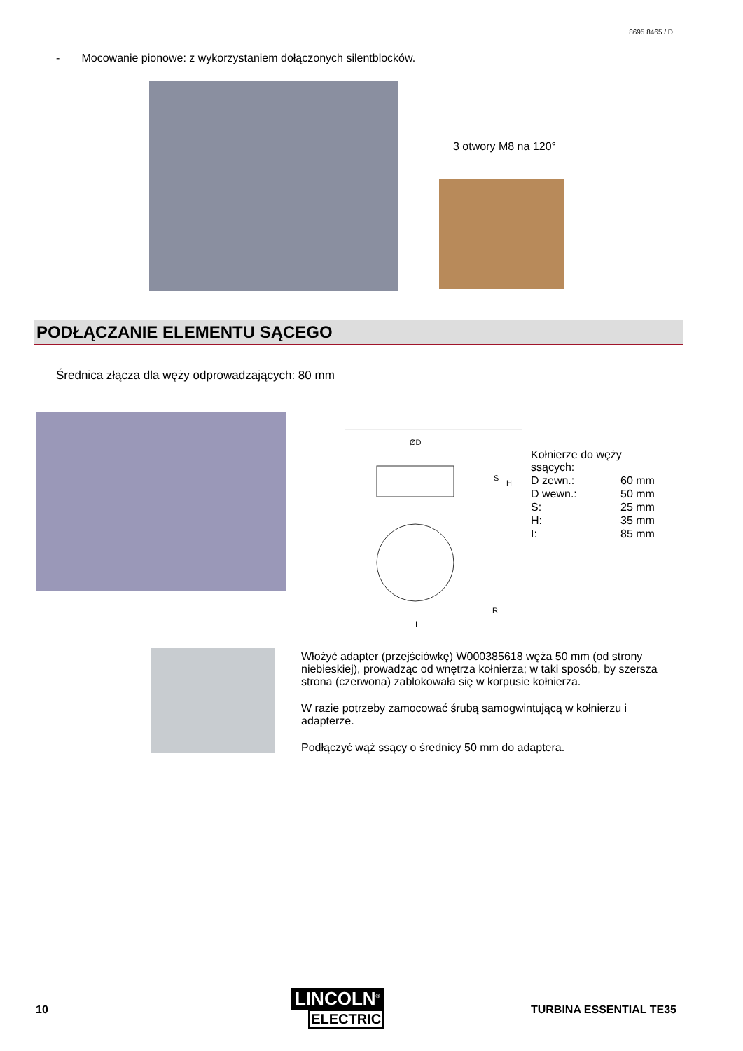8695 8465 / D
- Mocowanie pionowe: z wykorzystaniem dołączonych silentblocków.
3 otwory M8 na 120°
PODŁĄCZANIE ELEMENTU SĄCEGO
Średnica złącza dla węży odprowadzających: 80 mm
ØD
S
H
R
I
| Kołnierze do węży ssących: | |
| D zewn.: | 60 mm |
| D wewn.: | 50 mm |
| S: | 25 mm |
| H: | 35 mm |
| I: | 85 mm |
Włożyć adapter (przejściówkę) W000385618 węża 50 mm (od strony niebieskiej), prowadząc od wnętrza kołnierza; w taki sposób, by szersza strona (czerwona) zablokowała się w korpusie kołnierza.
W razie potrzeby zamocować śrubą samogwintującą w kołnierzu i adapterze.
Podłączyć wąż ssący o średnicy 50 mm do adaptera.
10
LINCOLN<sup>®</sup>
ELECTRIC
TURBINA ESSENTIAL TE35